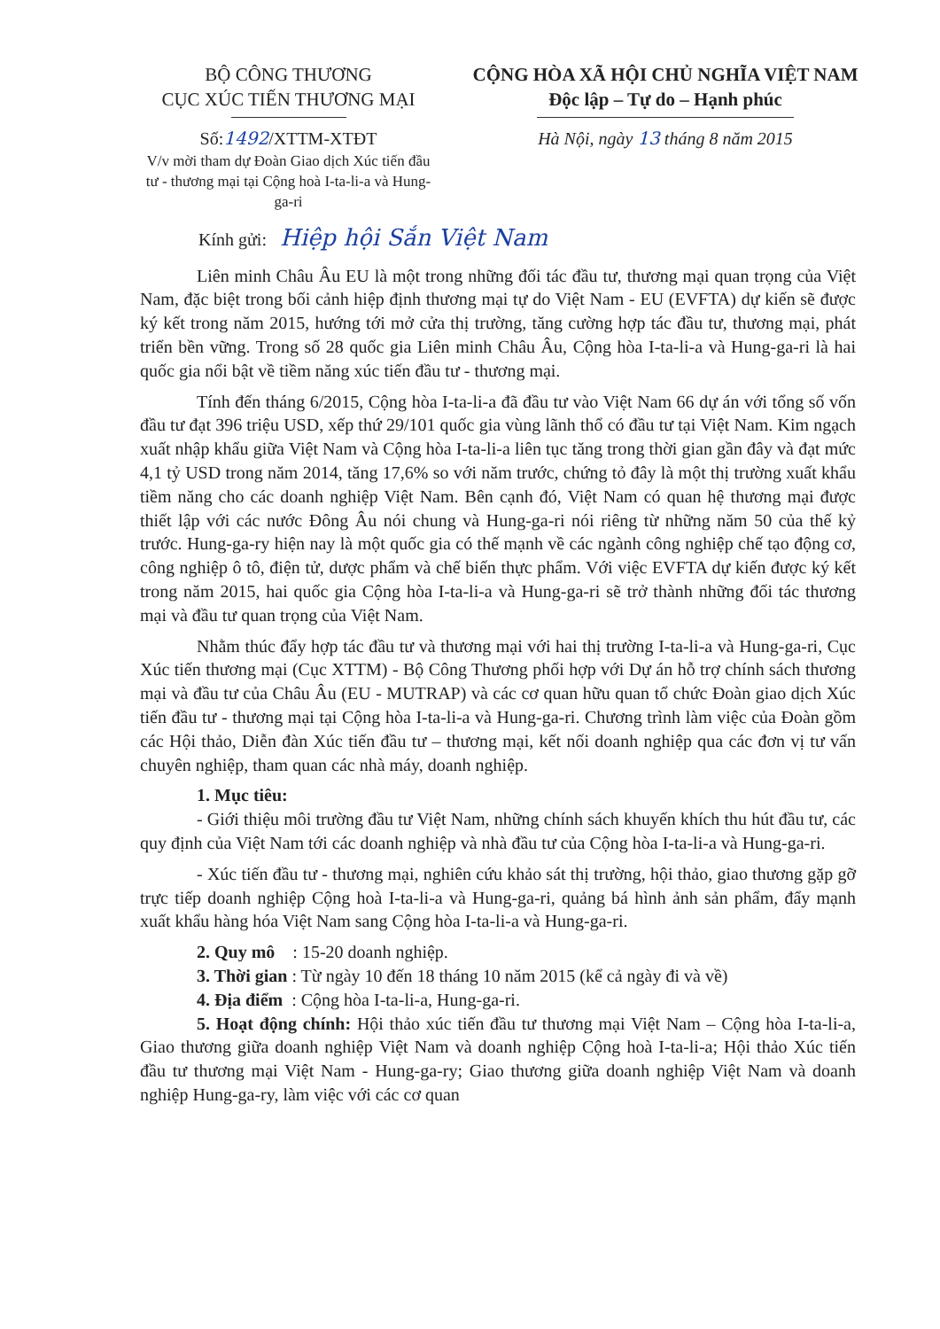BỘ CÔNG THƯƠNG
CỤC XÚC TIẾN THƯƠNG MẠI
Số:1492/XTTM-XTĐT
V/v mời tham dự Đoàn Giao dịch Xúc tiến đầu tư - thương mại tại Cộng hoà I-ta-li-a và Hung-ga-ri
CỘNG HÒA XÃ HỘI CHỦ NGHĨA VIỆT NAM
Độc lập – Tự do – Hạnh phúc
Hà Nội, ngày 13 tháng 8 năm 2015
Kính gửi: Hiệp hội Sắn Việt Nam
Liên minh Châu Âu EU là một trong những đối tác đầu tư, thương mại quan trọng của Việt Nam, đặc biệt trong bối cảnh hiệp định thương mại tự do Việt Nam - EU (EVFTA) dự kiến sẽ được ký kết trong năm 2015, hướng tới mở cửa thị trường, tăng cường hợp tác đầu tư, thương mại, phát triển bền vững. Trong số 28 quốc gia Liên minh Châu Âu, Cộng hòa I-ta-li-a và Hung-ga-ri là hai quốc gia nổi bật về tiềm năng xúc tiến đầu tư - thương mại.
Tính đến tháng 6/2015, Cộng hòa I-ta-li-a đã đầu tư vào Việt Nam 66 dự án với tổng số vốn đầu tư đạt 396 triệu USD, xếp thứ 29/101 quốc gia vùng lãnh thổ có đầu tư tại Việt Nam. Kim ngạch xuất nhập khẩu giữa Việt Nam và Cộng hòa I-ta-li-a liên tục tăng trong thời gian gần đây và đạt mức 4,1 tỷ USD trong năm 2014, tăng 17,6% so với năm trước, chứng tỏ đây là một thị trường xuất khẩu tiềm năng cho các doanh nghiệp Việt Nam. Bên cạnh đó, Việt Nam có quan hệ thương mại được thiết lập với các nước Đông Âu nói chung và Hung-ga-ri nói riêng từ những năm 50 của thế kỷ trước. Hung-ga-ry hiện nay là một quốc gia có thế mạnh về các ngành công nghiệp chế tạo động cơ, công nghiệp ô tô, điện tử, dược phẩm và chế biến thực phẩm. Với việc EVFTA dự kiến được ký kết trong năm 2015, hai quốc gia Cộng hòa I-ta-li-a và Hung-ga-ri sẽ trở thành những đối tác thương mại và đầu tư quan trọng của Việt Nam.
Nhằm thúc đẩy hợp tác đầu tư và thương mại với hai thị trường I-ta-li-a và Hung-ga-ri, Cục Xúc tiến thương mại (Cục XTTM) - Bộ Công Thương phối hợp với Dự án hỗ trợ chính sách thương mại và đầu tư của Châu Âu (EU - MUTRAP) và các cơ quan hữu quan tổ chức Đoàn giao dịch Xúc tiến đầu tư - thương mại tại Cộng hòa I-ta-li-a và Hung-ga-ri. Chương trình làm việc của Đoàn gồm các Hội thảo, Diễn đàn Xúc tiến đầu tư – thương mại, kết nối doanh nghiệp qua các đơn vị tư vấn chuyên nghiệp, tham quan các nhà máy, doanh nghiệp.
1. Mục tiêu:
- Giới thiệu môi trường đầu tư Việt Nam, những chính sách khuyến khích thu hút đầu tư, các quy định của Việt Nam tới các doanh nghiệp và nhà đầu tư của Cộng hòa I-ta-li-a và Hung-ga-ri.
- Xúc tiến đầu tư - thương mại, nghiên cứu khảo sát thị trường, hội thảo, giao thương gặp gỡ trực tiếp doanh nghiệp Cộng hoà I-ta-li-a và Hung-ga-ri, quảng bá hình ảnh sản phẩm, đẩy mạnh xuất khẩu hàng hóa Việt Nam sang Cộng hòa I-ta-li-a và Hung-ga-ri.
2. Quy mô : 15-20 doanh nghiệp.
3. Thời gian : Từ ngày 10 đến 18 tháng 10 năm 2015 (kể cả ngày đi và về)
4. Địa điểm : Cộng hòa I-ta-li-a, Hung-ga-ri.
5. Hoạt động chính: Hội thảo xúc tiến đầu tư thương mại Việt Nam – Cộng hòa I-ta-li-a, Giao thương giữa doanh nghiệp Việt Nam và doanh nghiệp Cộng hoà I-ta-li-a; Hội thảo Xúc tiến đầu tư thương mại Việt Nam - Hung-ga-ry; Giao thương giữa doanh nghiệp Việt Nam và doanh nghiệp Hung-ga-ry, làm việc với các cơ quan